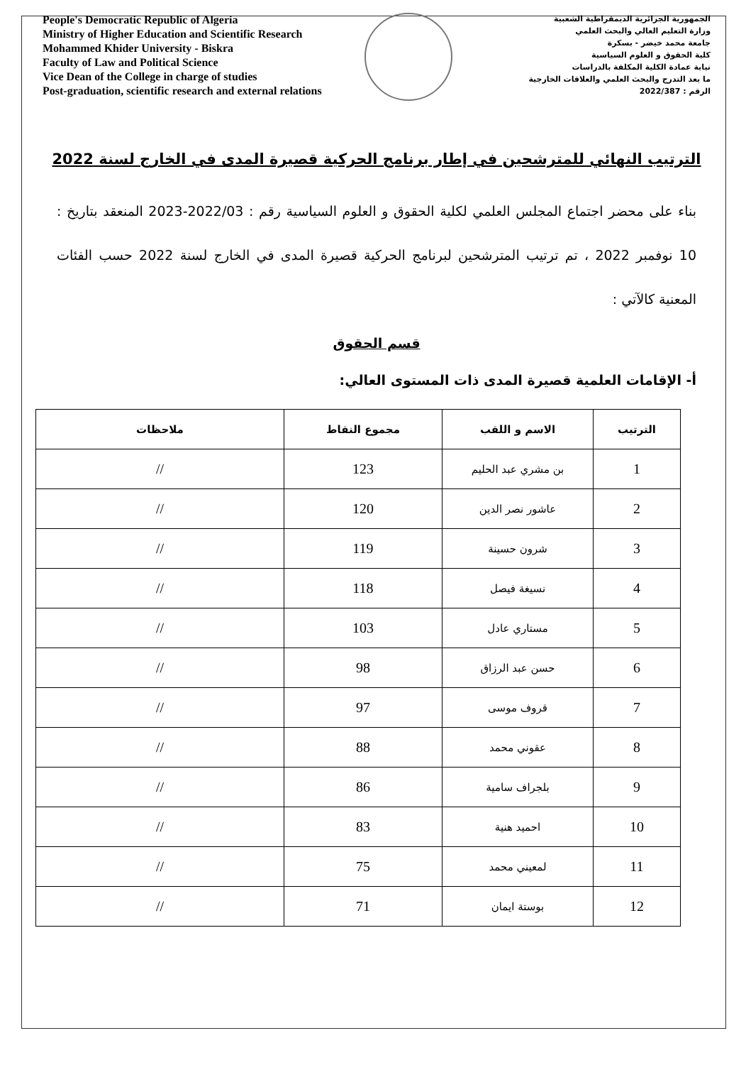People's Democratic Republic of Algeria
Ministry of Higher Education and Scientific Research
Mohammed Khider University - Biskra
Faculty of Law and Political Science
Vice Dean of the College in charge of studies
Post-graduation, scientific research and external relations
الجمهورية الجزائرية الديمقراطية الشعبية
وزارة التعليم العالي والبحث العلمي
جامعة محمد خيضر - بسكرة
كلية الحقوق و العلوم السياسية
نيابة عمادة الكلية المكلفة بالدراسات
ما بعد التدرج والبحث العلمي والعلاقات الخارجية
الرقم : 2022/387
الترتيب النهائي للمترشحين في إطار برنامج الحركية قصيرة المدى في الخارج لسنة 2022
بناء على محضر اجتماع المجلس العلمي لكلية الحقوق و العلوم السياسية رقم : 2022/03-2023 المنعقد بتاريخ : 10 نوفمبر 2022 ، تم ترتيب المترشحين لبرنامج الحركية قصيرة المدى في الخارج لسنة 2022 حسب الفئات المعنية كالآتي :
قسم الحقوق
أ- الإقامات العلمية قصيرة المدى ذات المستوى العالي:
| الترتيب | الاسم و اللقب | مجموع النقاط | ملاحظات |
| --- | --- | --- | --- |
| 1 | بن مشري عبد الحليم | 123 | // |
| 2 | عاشور نصر الدين | 120 | // |
| 3 | شرون حسينة | 119 | // |
| 4 | نسيغة فيصل | 118 | // |
| 5 | مستاري عادل | 103 | // |
| 6 | حسن عبد الرزاق | 98 | // |
| 7 | قروف موسى | 97 | // |
| 8 | عقوني محمد | 88 | // |
| 9 | بلجراف سامية | 86 | // |
| 10 | احميد هنية | 83 | // |
| 11 | لمعيني محمد | 75 | // |
| 12 | بوستة ايمان | 71 | // |